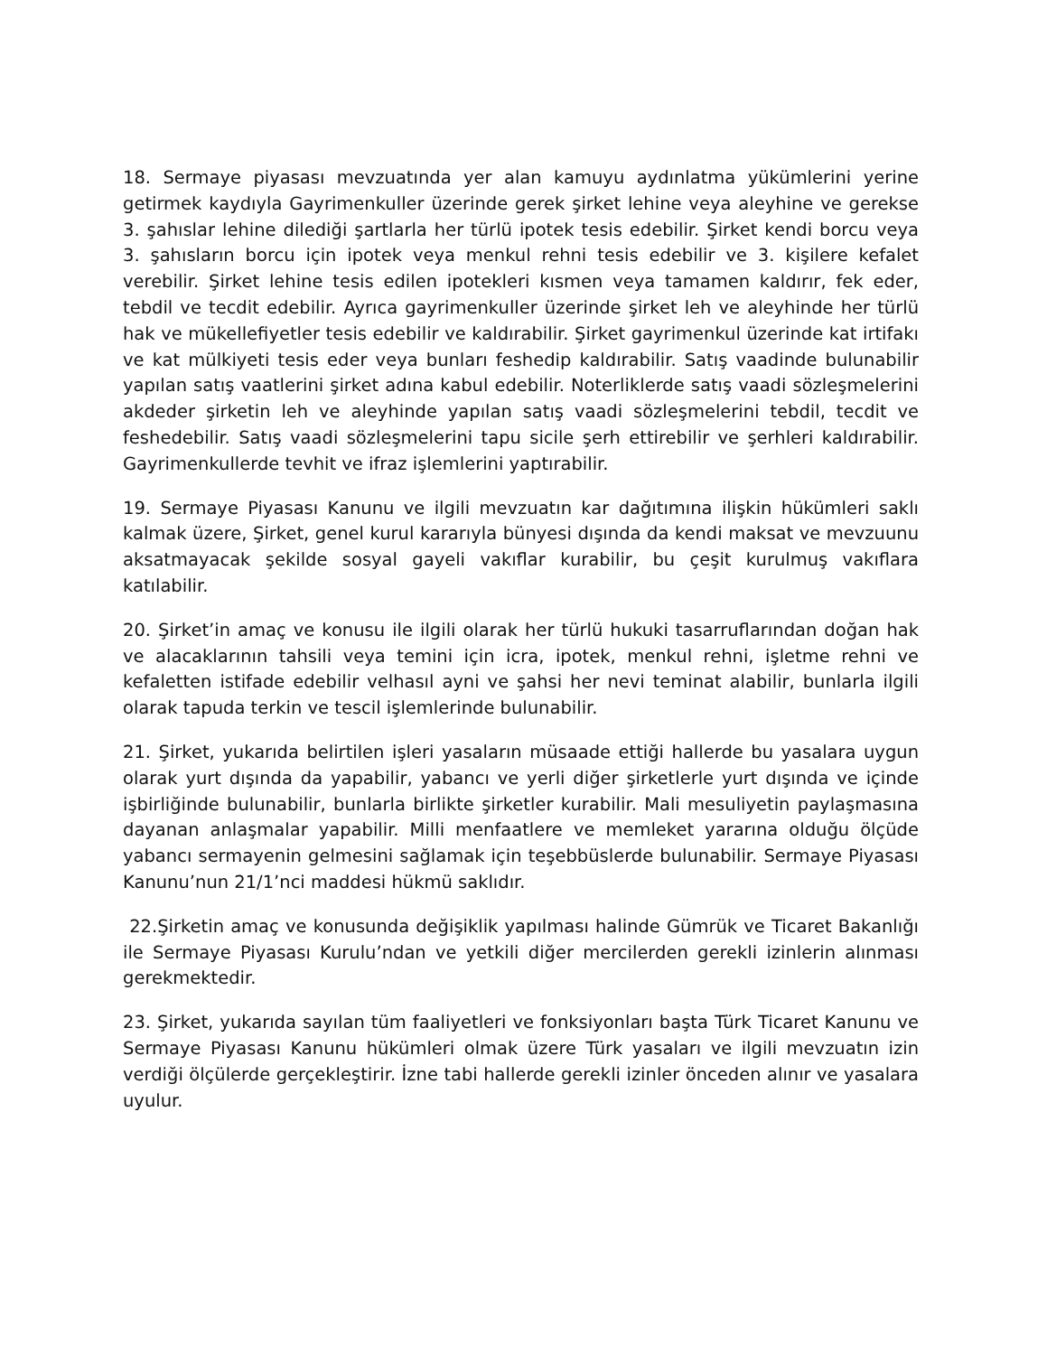18. Sermaye piyasası mevzuatında yer alan kamuyu aydınlatma yükümlerini yerine getirmek kaydıyla Gayrimenkuller üzerinde gerek şirket lehine veya aleyhine ve gerekse 3. şahıslar lehine dilediği şartlarla her türlü ipotek tesis edebilir. Şirket kendi borcu veya 3. şahısların borcu için ipotek veya menkul rehni tesis edebilir ve 3. kişilere kefalet verebilir. Şirket lehine tesis edilen ipotekleri kısmen veya tamamen kaldırır, fek eder, tebdil ve tecdit edebilir. Ayrıca gayrimenkuller üzerinde şirket leh ve aleyhinde her türlü hak ve mükellefiyetler tesis edebilir ve kaldırabilir. Şirket gayrimenkul üzerinde kat irtifakı ve kat mülkiyeti tesis eder veya bunları feshedip kaldırabilir. Satış vaadinde bulunabilir yapılan satış vaatlerini şirket adına kabul edebilir. Noterliklerde satış vaadi sözleşmelerini akdeder şirketin leh ve aleyhinde yapılan satış vaadi sözleşmelerini tebdil, tecdit ve feshedebilir. Satış vaadi sözleşmelerini tapu sicile şerh ettirebilir ve şerhleri kaldırabilir. Gayrimenkullerde tevhit ve ifraz işlemlerini yaptırabilir.
19. Sermaye Piyasası Kanunu ve ilgili mevzuatın kar dağıtımına ilişkin hükümleri saklı kalmak üzere, Şirket, genel kurul kararıyla bünyesi dışında da kendi maksat ve mevzuunu aksatmayacak şekilde sosyal gayeli vakıflar kurabilir, bu çeşit kurulmuş vakıflara katılabilir.
20. Şirket’in amaç ve konusu ile ilgili olarak her türlü hukuki tasarruflarından doğan hak ve alacaklarının tahsili veya temini için icra, ipotek, menkul rehni, işletme rehni ve kefaletten istifade edebilir velhasıl ayni ve şahsi her nevi teminat alabilir, bunlarla ilgili olarak tapuda terkin ve tescil işlemlerinde bulunabilir.
21. Şirket, yukarıda belirtilen işleri yasaların müsaade ettiği hallerde bu yasalara uygun olarak yurt dışında da yapabilir, yabancı ve yerli diğer şirketlerle yurt dışında ve içinde işbirliğinde bulunabilir, bunlarla birlikte şirketler kurabilir. Mali mesuliyetin paylaşmasına dayanan anlaşmalar yapabilir. Milli menfaatlere ve memleket yararına olduğu ölçüde yabancı sermayenin gelmesini sağlamak için teşebbüslerde bulunabilir. Sermaye Piyasası Kanunu’nun 21/1’nci maddesi hükmü saklıdır.
22.Şirketin amaç ve konusunda değişiklik yapılması halinde Gümrük ve Ticaret Bakanlığı ile Sermaye Piyasası Kurulu’ndan ve yetkili diğer mercilerden gerekli izinlerin alınması gerekmektedir.
23. Şirket, yukarıda sayılan tüm faaliyetleri ve fonksiyonları başta Türk Ticaret Kanunu ve Sermaye Piyasası Kanunu hükümleri olmak üzere Türk yasaları ve ilgili mevzuatın izin verdiği ölçülerde gerçekleştirir. İzne tabi hallerde gerekli izinler önceden alınır ve yasalara uyulur.